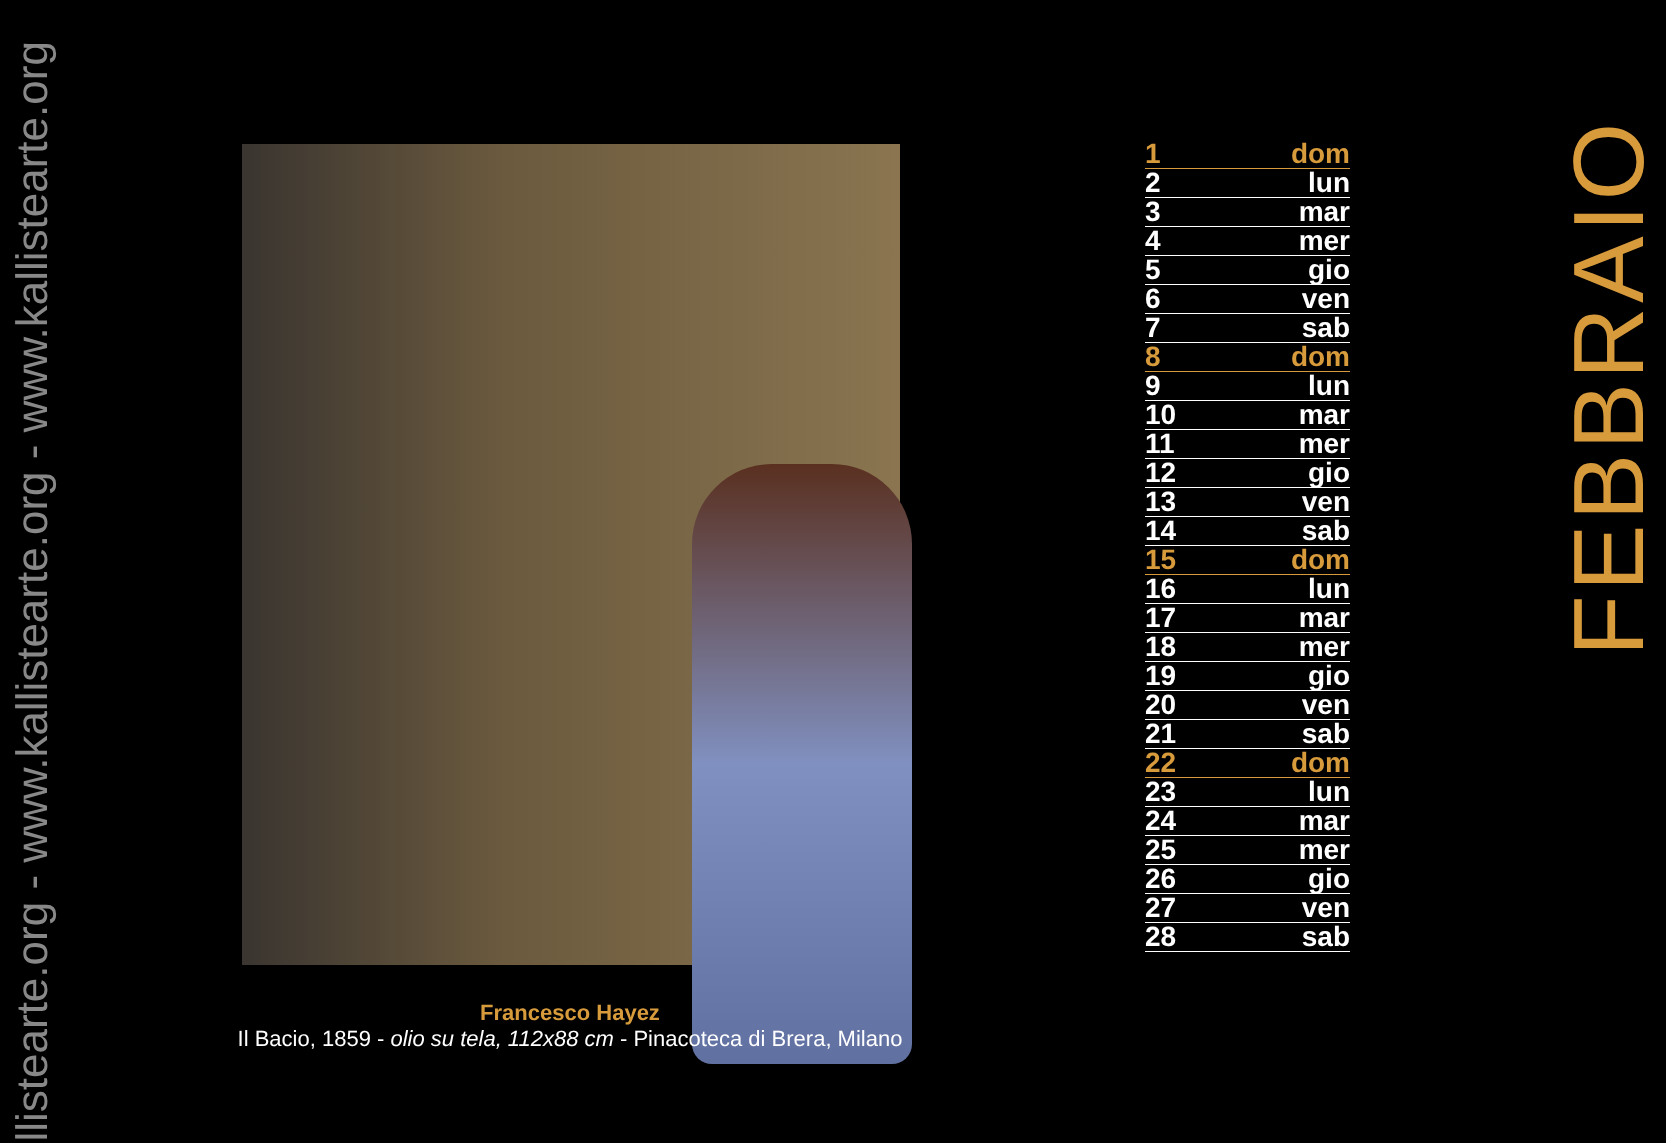llistearte.org - www.kallistearte.org - www.kallistearte.org
Francesco Hayez
Il Bacio, 1859 - olio su tela, 112x88 cm - Pinacoteca di Brera, Milano
| 1 | dom |
| 2 | lun |
| 3 | mar |
| 4 | mer |
| 5 | gio |
| 6 | ven |
| 7 | sab |
| 8 | dom |
| 9 | lun |
| 10 | mar |
| 11 | mer |
| 12 | gio |
| 13 | ven |
| 14 | sab |
| 15 | dom |
| 16 | lun |
| 17 | mar |
| 18 | mer |
| 19 | gio |
| 20 | ven |
| 21 | sab |
| 22 | dom |
| 23 | lun |
| 24 | mar |
| 25 | mer |
| 26 | gio |
| 27 | ven |
| 28 | sab |
FEBBRAIO